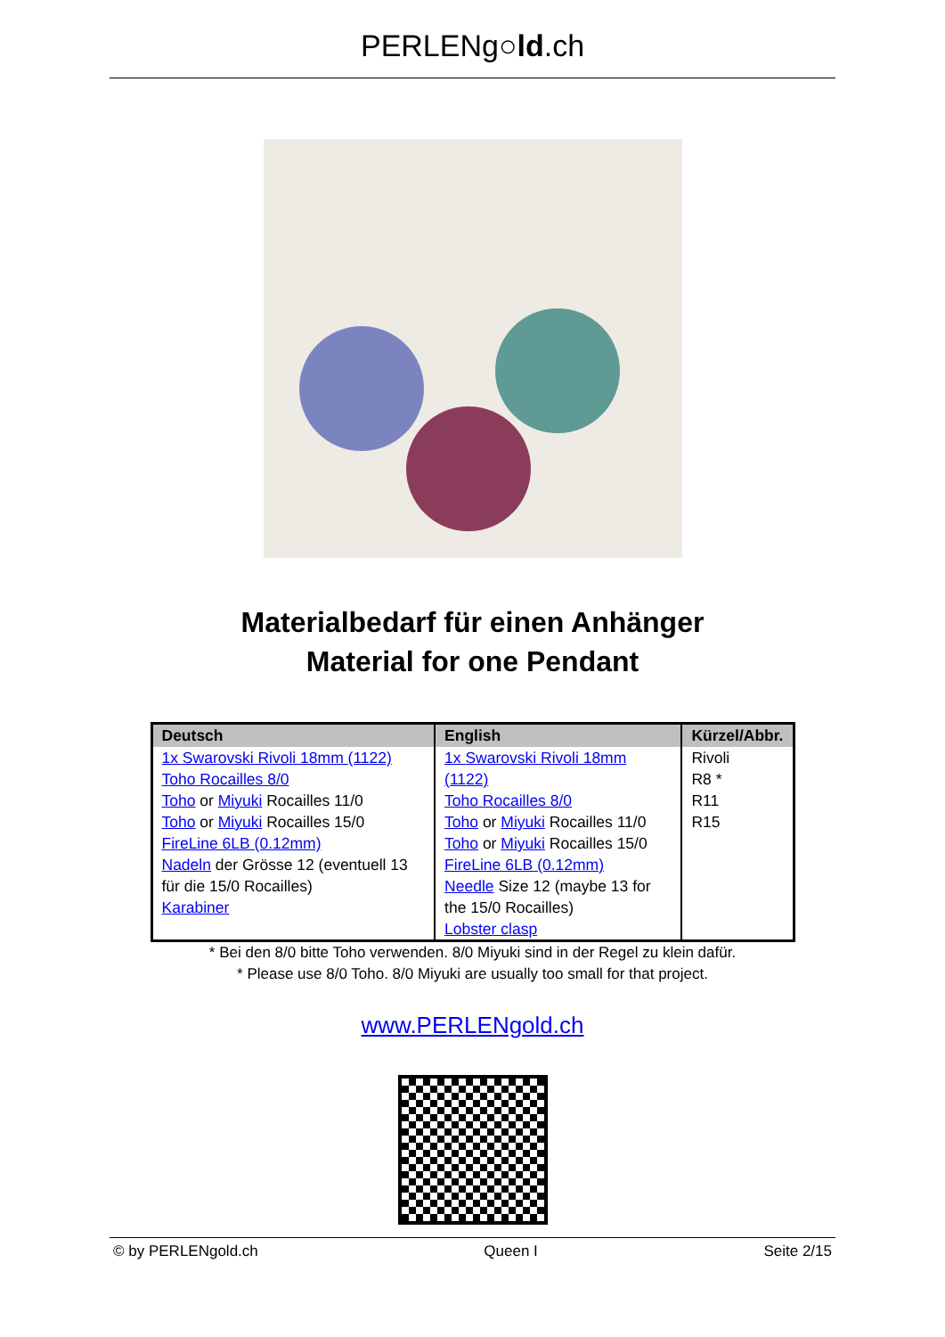PERLENg○ld.ch
Materialbedarf für einen Anhänger
Material for one Pendant
| Deutsch | English | Kürzel/Abbr. |
| --- | --- | --- |
| 1x Swarovski Rivoli 18mm (1122) Toho Rocailles 8/0 Toho or Miyuki Rocailles 11/0 Toho or Miyuki Rocailles 15/0 FireLine 6LB (0.12mm) Nadeln der Grösse 12 (eventuell 13 für die 15/0 Rocailles) Karabiner | 1x Swarovski Rivoli 18mm (1122) Toho Rocailles 8/0 Toho or Miyuki Rocailles 11/0 Toho or Miyuki Rocailles 15/0 FireLine 6LB (0.12mm) Needle Size 12 (maybe 13 for the 15/0 Rocailles) Lobster clasp | Rivoli R8 * R11 R15 |
* Bei den 8/0 bitte Toho verwenden. 8/0 Miyuki sind in der Regel zu klein dafür.
* Please use 8/0 Toho. 8/0 Miyuki are usually too small for that project.
www.PERLENgold.ch
© by PERLENgold.ch Queen I Seite 2/15